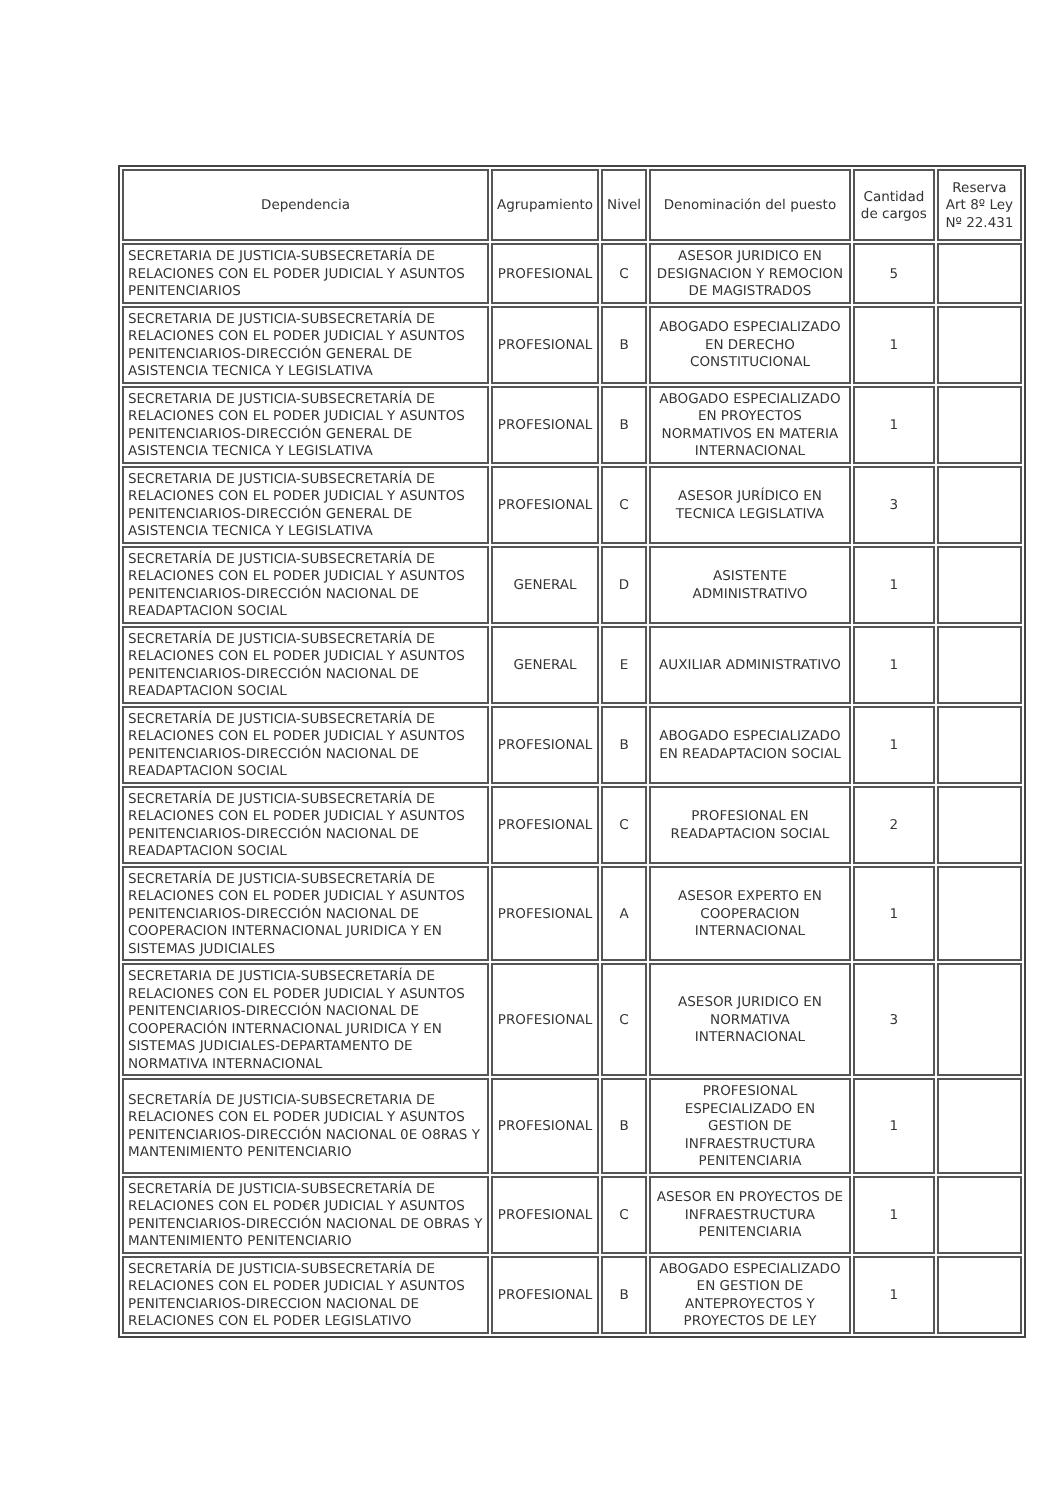| Dependencia | Agrupamiento | Nivel | Denominación del puesto | Cantidad de cargos | Reserva Art 8º Ley Nº 22.431 |
| --- | --- | --- | --- | --- | --- |
| SECRETARIA DE JUSTICIA-SUBSECRETARÍA DE RELACIONES CON EL PODER JUDICIAL Y ASUNTOS PENITENCIARIOS | PROFESIONAL | C | ASESOR JURIDICO EN DESIGNACION Y REMOCION DE MAGISTRADOS | 5 | |
| SECRETARIA DE JUSTICIA-SUBSECRETARÍA DE RELACIONES CON EL PODER JUDICIAL Y ASUNTOS PENITENCIARIOS-DIRECCIÓN GENERAL DE ASISTENCIA TECNICA Y LEGISLATIVA | PROFESIONAL | B | ABOGADO ESPECIALIZADO EN DERECHO CONSTITUCIONAL | 1 | |
| SECRETARIA DE JUSTICIA-SUBSECRETARÍA DE RELACIONES CON EL PODER JUDICIAL Y ASUNTOS PENITENCIARIOS-DIRECCIÓN GENERAL DE ASISTENCIA TECNICA Y LEGISLATIVA | PROFESIONAL | B | ABOGADO ESPECIALIZADO EN PROYECTOS NORMATIVOS EN MATERIA INTERNACIONAL | 1 | |
| SECRETARIA DE JUSTICIA-SUBSECRETARÍA DE RELACIONES CON EL PODER JUDICIAL Y ASUNTOS PENITENCIARIOS-DIRECCIÓN GENERAL DE ASISTENCIA TECNICA Y LEGISLATIVA | PROFESIONAL | C | ASESOR JURÍDICO EN TECNICA LEGISLATIVA | 3 | |
| SECRETARÍA DE JUSTICIA-SUBSECRETARÍA DE RELACIONES CON EL PODER JUDICIAL Y ASUNTOS PENITENCIARIOS-DIRECCIÓN NACIONAL DE READAPTACION SOCIAL | GENERAL | D | ASISTENTE ADMINISTRATIVO | 1 | |
| SECRETARÍA DE JUSTICIA-SUBSECRETARÍA DE RELACIONES CON EL PODER JUDICIAL Y ASUNTOS PENITENCIARIOS-DIRECCIÓN NACIONAL DE READAPTACION SOCIAL | GENERAL | E | AUXILIAR ADMINISTRATIVO | 1 | |
| SECRETARÍA DE JUSTICIA-SUBSECRETARÍA DE RELACIONES CON EL PODER JUDICIAL Y ASUNTOS PENITENCIARIOS-DIRECCIÓN NACIONAL DE READAPTACION SOCIAL | PROFESIONAL | B | ABOGADO ESPECIALIZADO EN READAPTACION SOCIAL | 1 | |
| SECRETARÍA DE JUSTICIA-SUBSECRETARÍA DE RELACIONES CON EL PODER JUDICIAL Y ASUNTOS PENITENCIARIOS-DIRECCIÓN NACIONAL DE READAPTACION SOCIAL | PROFESIONAL | C | PROFESIONAL EN READAPTACION SOCIAL | 2 | |
| SECRETARÍA DE JUSTICIA-SUBSECRETARÍA DE RELACIONES CON EL PODER JUDICIAL Y ASUNTOS PENITENCIARIOS-DIRECCIÓN NACIONAL DE COOPERACION INTERNACIONAL JURIDICA Y EN SISTEMAS JUDICIALES | PROFESIONAL | A | ASESOR EXPERTO EN COOPERACION INTERNACIONAL | 1 | |
| SECRETARIA DE JUSTICIA-SUBSECRETARÍA DE RELACIONES CON EL PODER JUDICIAL Y ASUNTOS PENITENCIARIOS-DIRECCIÓN NACIONAL DE COOPERACIÓN INTERNACIONAL JURIDICA Y EN SISTEMAS JUDICIALES-DEPARTAMENTO DE NORMATIVA INTERNACIONAL | PROFESIONAL | C | ASESOR JURIDICO EN NORMATIVA INTERNACIONAL | 3 | |
| SECRETARÍA DE JUSTICIA-SUBSECRETARIA DE RELACIONES CON EL PODER JUDICIAL Y ASUNTOS PENITENCIARIOS-DIRECCIÓN NACIONAL 0E O8RAS Y MANTENIMIENTO PENITENCIARIO | PROFESIONAL | B | PROFESIONAL ESPECIALIZADO EN GESTION DE INFRAESTRUCTURA PENITENCIARIA | 1 | |
| SECRETARÍA DE JUSTICIA-SUBSECRETARÍA DE RELACIONES CON EL POD€R JUDICIAL Y ASUNTOS PENITENCIARIOS-DIRECCIÓN NACIONAL DE OBRAS Y MANTENIMIENTO PENITENCIARIO | PROFESIONAL | C | ASESOR EN PROYECTOS DE INFRAESTRUCTURA PENITENCIARIA | 1 | |
| SECRETARÍA DE JUSTICIA-SUBSECRETARÍA DE RELACIONES CON EL PODER JUDICIAL Y ASUNTOS PENITENCIARIOS-DIRECCION NACIONAL DE RELACIONES CON EL PODER LEGISLATIVO | PROFESIONAL | B | ABOGADO ESPECIALIZADO EN GESTION DE ANTEPROYECTOS Y PROYECTOS DE LEY | 1 | |